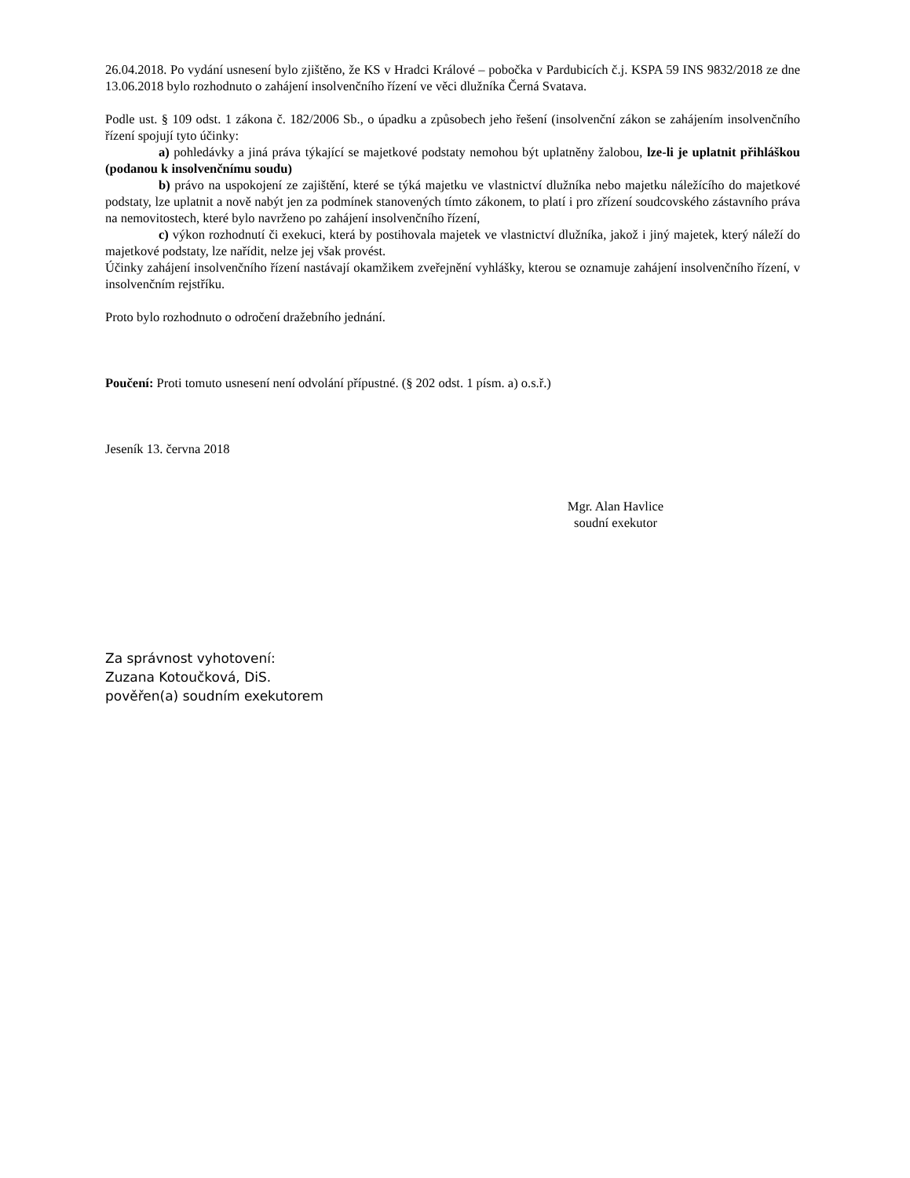26.04.2018. Po vydání usnesení bylo zjištěno, že KS v Hradci Králové – pobočka v Pardubicích č.j. KSPA 59 INS 9832/2018 ze dne 13.06.2018 bylo rozhodnuto o zahájení insolvenčního řízení ve věci dlužníka Černá Svatava.
Podle ust. § 109 odst. 1 zákona č. 182/2006 Sb., o úpadku a způsobech jeho řešení (insolvenční zákon se zahájením insolvenčního řízení spojují tyto účinky:
a) pohledávky a jiná práva týkající se majetkové podstaty nemohou být uplatněny žalobou, lze-li je uplatnit přihláškou (podanou k insolvenčnímu soudu)
b) právo na uspokojení ze zajištění, které se týká majetku ve vlastnictví dlužníka nebo majetku náležícího do majetkové podstaty, lze uplatnit a nově nabýt jen za podmínek stanovených tímto zákonem, to platí i pro zřízení soudcovského zástavního práva na nemovitostech, které bylo navrženo po zahájení insolvenčního řízení,
c) výkon rozhodnutí či exekuci, která by postihovala majetek ve vlastnictví dlužníka, jakož i jiný majetek, který náleží do majetkové podstaty, lze nařídit, nelze jej však provést.
Účinky zahájení insolvenčního řízení nastávají okamžikem zveřejnění vyhlášky, kterou se oznamuje zahájení insolvenčního řízení, v insolvenčním rejstříku.
Proto bylo rozhodnuto o odročení dražebního jednání.
Poučení: Proti tomuto usnesení není odvolání přípustné. (§ 202 odst. 1 písm. a) o.s.ř.)
Jeseník 13. června 2018
Mgr. Alan Havlice
soudní exekutor
Za správnost vyhotovení:
Zuzana Kotoučková, DiS.
pověřen(a) soudním exekutorem